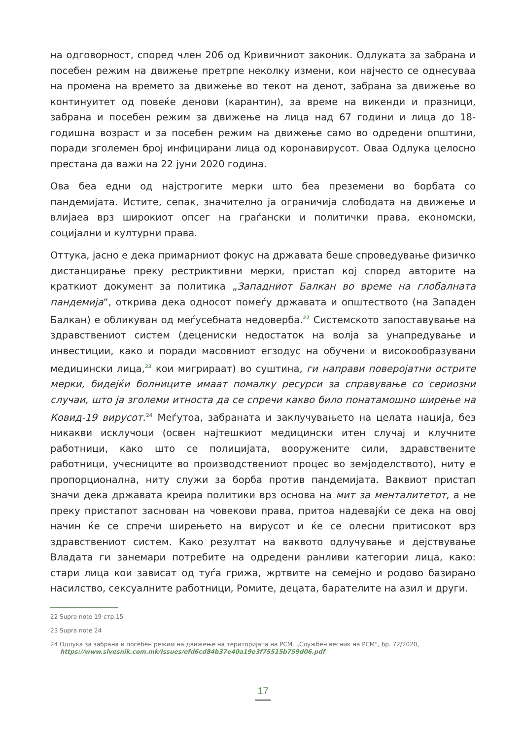на одговорност, според член 206 од Кривичниот законик. Одлуката за забрана и посебен режим на движење претрпе неколку измени, кои најчесто се однесуваа на промена на времето за движење во текот на денот, забрана за движење во континуитет од повеќе денови (карантин), за време на викенди и празници, забрана и посебен режим за движење на лица над 67 години и лица до 18-годишна возраст и за посебен режим на движење само во одредени општини, поради зголемен број инфицирани лица од коронавирусот. Оваа Одлука целосно престана да важи на 22 јуни 2020 година.
Ова беа едни од најстрогите мерки што беа преземени во борбата со пандемијата. Истите, сепак, значително ја ограничија слободата на движење и влијаеа врз широкиот опсег на граѓански и политички права, економски, социјални и културни права.
Оттука, јасно е дека примарниот фокус на државата беше спроведување физичко дистанцирање преку рестриктивни мерки, пристап кој според авторите на краткиот документ за политика „Западниот Балкан во време на глобалната пандемија“, открива дека односот помеѓу државата и општеството (на Западен Балкан) е обликуван од меѓусебната недоверба.<sup>22</sup> Системското запоставување на здравствениот систем (децениски недостаток на волја за унапредување и инвестиции, како и поради масовниот егзодус на обучени и високообразувани медицински лица,<sup>23</sup> кои мигрираат) во суштина, ги направи поверојатни острите мерки, бидејќи болниците имаат помалку ресурси за справување со сериозни случаи, што ја зголеми итноста да се спречи какво било понатамошно ширење на Ковид-19 вирусот.<sup>24</sup> Меѓутоа, забраната и заклучувањето на целата нација, без никакви исклучоци (освен најтешкиот медицински итен случај и клучните работници, како што се полицијата, вооружените сили, здравствените работници, учесниците во производствениот процес во земјоделството), ниту е пропорционална, ниту служи за борба против пандемијата. Ваквиот пристап значи дека државата креира политики врз основа на мит за менталитетот, а не преку пристапот заснован на човекови права, притоа надевајќи се дека на овој начин ќе се спречи ширењето на вирусот и ќе се олесни притисокот врз здравствениот систем. Како резултат на ваквото одлучување и дејствување Владата ги занемари потребите на одредени ранливи категории лица, како: стари лица кои зависат од туѓа грижа, жртвите на семејно и родово базирано насилство, сексуалните работници, Ромите, децата, барателите на азил и други.
22 Supra note 19 стр.15
23 Supra note 24
24 Одлука за забрана и посебен режим на движење на територијата на РСМ. „Службен весник на РСМ“, бр. 72/2020,
https://www.slvesnik.com.mk/Issues/efd6cd84b37e40a19e3f75515b759d06.pdf
17